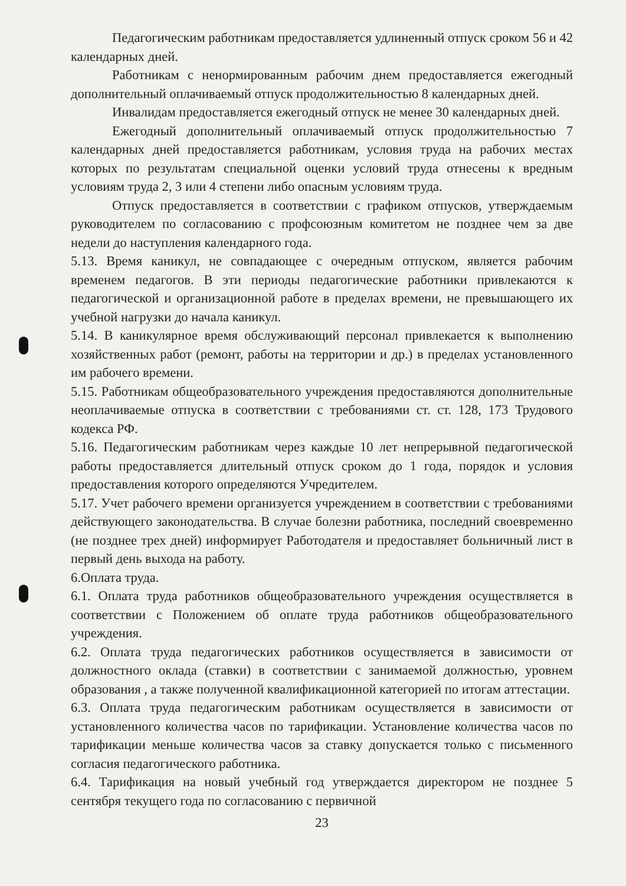Педагогическим работникам предоставляется удлиненный отпуск сроком 56 и 42 календарных дней.
Работникам с ненормированным рабочим днем предоставляется ежегодный дополнительный оплачиваемый отпуск продолжительностью 8 календарных дней.
Инвалидам предоставляется ежегодный отпуск не менее 30 календарных дней.
Ежегодный дополнительный оплачиваемый отпуск продолжительностью 7 календарных дней предоставляется работникам, условия труда на рабочих местах которых по результатам специальной оценки условий труда отнесены к вредным условиям труда 2, 3 или 4 степени либо опасным условиям труда.
Отпуск предоставляется в соответствии с графиком отпусков, утверждаемым руководителем по согласованию с профсоюзным комитетом не позднее чем за две недели до наступления календарного года.
5.13. Время каникул, не совпадающее с очередным отпуском, является рабочим временем педагогов. В эти периоды педагогические работники привлекаются к педагогической и организационной работе в пределах времени, не превышающего их учебной нагрузки до начала каникул.
5.14. В каникулярное время обслуживающий персонал привлекается к выполнению хозяйственных работ (ремонт, работы на территории и др.) в пределах установленного им рабочего времени.
5.15. Работникам общеобразовательного учреждения предоставляются дополнительные неоплачиваемые отпуска в соответствии с требованиями ст. ст. 128, 173 Трудового кодекса РФ.
5.16. Педагогическим работникам через каждые 10 лет непрерывной педагогической работы предоставляется длительный отпуск сроком до 1 года, порядок и условия предоставления которого определяются Учредителем.
5.17. Учет рабочего времени организуется учреждением в соответствии с требованиями действующего законодательства. В случае болезни работника, последний своевременно (не позднее трех дней) информирует Работодателя и предоставляет больничный лист в первый день выхода на работу.
6.Оплата труда.
6.1. Оплата труда работников общеобразовательного учреждения осуществляется в соответствии с Положением об оплате труда работников общеобразовательного учреждения.
6.2. Оплата труда педагогических работников осуществляется в зависимости от должностного оклада (ставки) в соответствии с занимаемой должностью, уровнем образования , а также полученной квалификационной категорией по итогам аттестации.
6.3. Оплата труда педагогическим работникам осуществляется в зависимости от установленного количества часов по тарификации. Установление количества часов по тарификации меньше количества часов за ставку допускается только с письменного согласия педагогического работника.
6.4. Тарификация на новый учебный год утверждается директором не позднее 5 сентября текущего года по согласованию с первичной
23